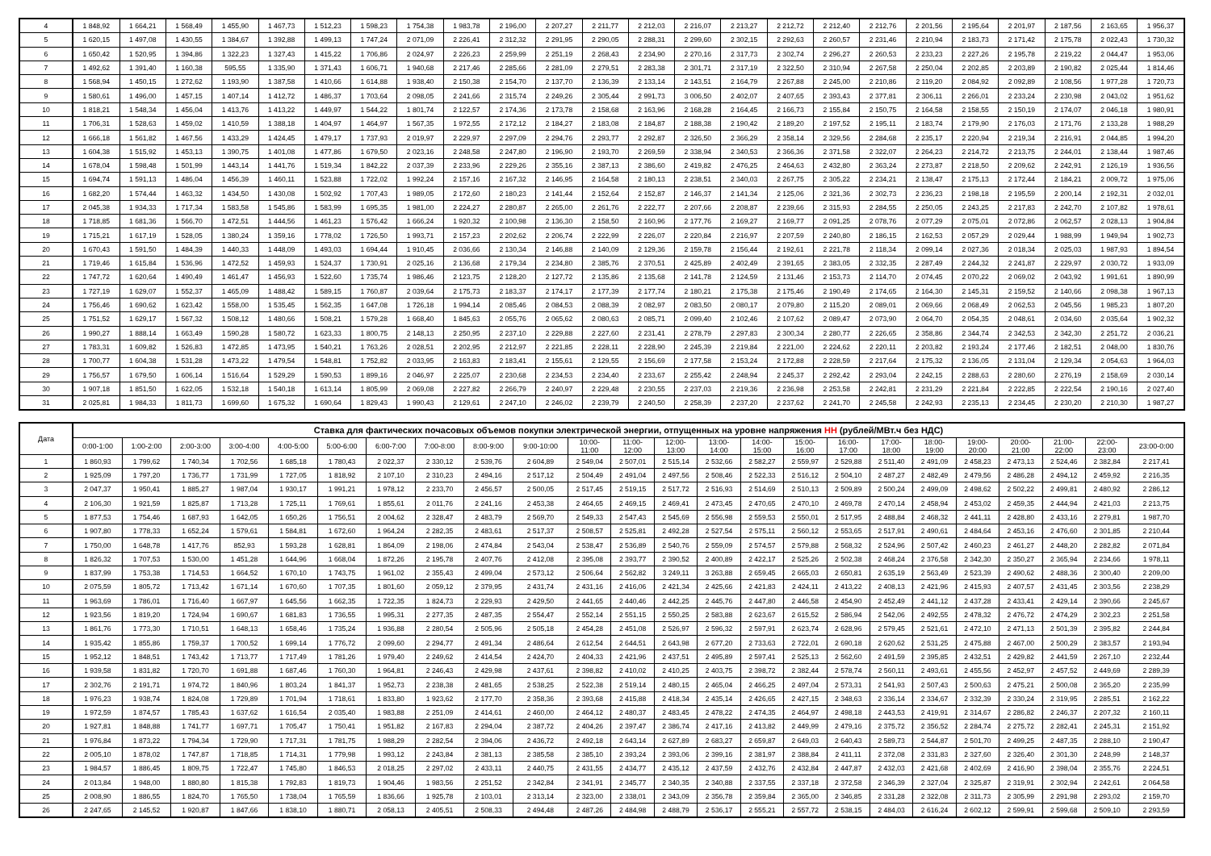| 4 | 1 848,92 | 1 664,21 | 1 568,49 | 1 455,90 | 1 467,73 | 1 512,23 | 1 598,23 | 1 754,38 | 1 983,78 | 2 196,00 | 2 207,27 | 2 211,77 | 2 212,03 | 2 216,07 | 2 213,27 | 2 212,72 | 2 212,40 | 2 212,76 | 2 201,56 | 2 195,64 | 2 201,97 | 2 187,56 | 2 163,65 | 1 956,37 |
| 5 | 1 620,15 | 1 497,08 | 1 430,55 | 1 384,67 | 1 392,88 | 1 499,13 | 1 747,24 | 2 071,09 | 2 226,41 | 2 312,32 | 2 291,95 | 2 290,05 | 2 288,31 | 2 299,60 | 2 302,15 | 2 292,63 | 2 260,57 | 2 231,46 | 2 210,94 | 2 183,73 | 2 171,42 | 2 175,78 | 2 022,43 | 1 730,32 |
| 6 | 1 650,42 | 1 520,95 | 1 394,86 | 1 322,23 | 1 327,43 | 1 415,22 | 1 706,86 | 2 024,97 | 2 226,23 | 2 259,99 | 2 251,19 | 2 268,43 | 2 234,90 | 2 270,16 | 2 317,73 | 2 302,74 | 2 296,27 | 2 260,53 | 2 233,23 | 2 227,26 | 2 195,78 | 2 219,22 | 2 044,47 | 1 953,06 |
| 7 | 1 492,62 | 1 391,40 | 1 160,38 | 595,55 | 1 335,90 | 1 371,43 | 1 606,71 | 1 940,68 | 2 217,46 | 2 285,66 | 2 281,09 | 2 279,51 | 2 283,38 | 2 301,71 | 2 317,19 | 2 322,50 | 2 310,94 | 2 267,58 | 2 250,04 | 2 202,85 | 2 203,89 | 2 190,82 | 2 025,44 | 1 814,46 |
| 8 | 1 568,94 | 1 450,15 | 1 272,62 | 1 193,90 | 1 387,58 | 1 410,66 | 1 614,88 | 1 938,40 | 2 150,38 | 2 154,70 | 2 137,70 | 2 136,39 | 2 133,14 | 2 143,51 | 2 164,79 | 2 267,88 | 2 245,00 | 2 210,86 | 2 119,20 | 2 084,92 | 2 092,89 | 2 108,56 | 1 977,28 | 1 720,73 |
| 9 | 1 580,61 | 1 496,00 | 1 457,15 | 1 407,14 | 1 412,72 | 1 486,37 | 1 703,64 | 2 098,05 | 2 241,66 | 2 315,74 | 2 249,26 | 2 305,44 | 2 991,73 | 3 006,50 | 2 402,07 | 2 407,65 | 2 393,43 | 2 377,81 | 2 306,11 | 2 266,01 | 2 233,24 | 2 230,98 | 2 043,02 | 1 951,62 |
| 10 | 1 818,21 | 1 548,34 | 1 456,04 | 1 413,76 | 1 413,22 | 1 449,97 | 1 544,22 | 1 801,74 | 2 122,57 | 2 174,36 | 2 173,78 | 2 158,68 | 2 163,96 | 2 168,28 | 2 164,45 | 2 166,73 | 2 155,84 | 2 150,75 | 2 164,58 | 2 158,55 | 2 150,19 | 2 174,07 | 2 046,18 | 1 980,91 |
| 11 | 1 706,31 | 1 528,63 | 1 459,02 | 1 410,59 | 1 388,18 | 1 404,97 | 1 464,97 | 1 567,35 | 1 972,55 | 2 172,12 | 2 184,27 | 2 183,08 | 2 184,87 | 2 188,38 | 2 190,42 | 2 189,20 | 2 197,52 | 2 195,11 | 2 183,74 | 2 179,90 | 2 176,03 | 2 171,76 | 2 133,28 | 1 988,29 |
| 12 | 1 666,18 | 1 561,82 | 1 467,56 | 1 433,29 | 1 424,45 | 1 479,17 | 1 737,93 | 2 019,97 | 2 229,97 | 2 297,09 | 2 294,76 | 2 293,77 | 2 292,87 | 2 326,50 | 2 366,29 | 2 358,14 | 2 329,56 | 2 284,68 | 2 235,17 | 2 220,94 | 2 219,34 | 2 216,91 | 2 044,85 | 1 994,20 |
| 13 | 1 604,38 | 1 515,92 | 1 453,13 | 1 390,75 | 1 401,08 | 1 477,86 | 1 679,50 | 2 023,16 | 2 248,58 | 2 247,80 | 2 196,90 | 2 193,70 | 2 269,59 | 2 338,94 | 2 340,53 | 2 366,36 | 2 371,58 | 2 322,07 | 2 264,23 | 2 214,72 | 2 213,75 | 2 244,01 | 2 138,44 | 1 987,46 |
| 14 | 1 678,04 | 1 598,48 | 1 501,99 | 1 443,14 | 1 441,76 | 1 519,34 | 1 842,22 | 2 037,39 | 2 233,96 | 2 229,26 | 2 355,16 | 2 387,13 | 2 386,60 | 2 419,82 | 2 476,25 | 2 464,63 | 2 432,80 | 2 363,24 | 2 273,87 | 2 218,50 | 2 209,62 | 2 242,91 | 2 126,19 | 1 936,56 |
| 15 | 1 694,74 | 1 591,13 | 1 486,04 | 1 456,39 | 1 460,11 | 1 523,88 | 1 722,02 | 1 992,24 | 2 157,16 | 2 167,32 | 2 146,95 | 2 164,58 | 2 180,13 | 2 238,51 | 2 340,03 | 2 267,75 | 2 305,22 | 2 234,21 | 2 138,47 | 2 175,13 | 2 172,44 | 2 184,21 | 2 009,72 | 1 975,06 |
| 16 | 1 682,20 | 1 574,44 | 1 463,32 | 1 434,50 | 1 430,08 | 1 502,92 | 1 707,43 | 1 989,05 | 2 172,60 | 2 180,23 | 2 141,44 | 2 152,64 | 2 152,87 | 2 146,37 | 2 141,34 | 2 125,06 | 2 321,36 | 2 302,73 | 2 236,23 | 2 198,18 | 2 195,59 | 2 200,14 | 2 192,31 | 2 032,01 |
| 17 | 2 045,38 | 1 934,33 | 1 717,34 | 1 583,58 | 1 545,86 | 1 583,99 | 1 695,35 | 1 981,00 | 2 224,27 | 2 280,87 | 2 265,00 | 2 261,76 | 2 222,77 | 2 207,66 | 2 208,87 | 2 239,66 | 2 315,93 | 2 284,55 | 2 250,05 | 2 243,25 | 2 217,83 | 2 242,70 | 2 107,82 | 1 978,61 |
| 18 | 1 718,85 | 1 681,36 | 1 566,70 | 1 472,51 | 1 444,56 | 1 461,23 | 1 576,42 | 1 666,24 | 1 920,32 | 2 100,98 | 2 136,30 | 2 158,50 | 2 160,96 | 2 177,76 | 2 169,27 | 2 169,77 | 2 091,25 | 2 078,76 | 2 077,29 | 2 075,01 | 2 072,86 | 2 062,57 | 2 028,13 | 1 904,84 |
| 19 | 1 715,21 | 1 617,19 | 1 528,05 | 1 380,24 | 1 359,16 | 1 778,02 | 1 726,50 | 1 993,71 | 2 157,23 | 2 202,62 | 2 206,74 | 2 222,99 | 2 226,07 | 2 220,84 | 2 216,97 | 2 207,59 | 2 240,80 | 2 186,15 | 2 162,53 | 2 057,29 | 2 029,44 | 1 988,99 | 1 949,94 | 1 902,73 |
| 20 | 1 670,43 | 1 591,50 | 1 484,39 | 1 440,33 | 1 448,09 | 1 493,03 | 1 694,44 | 1 910,45 | 2 036,66 | 2 130,34 | 2 146,88 | 2 140,09 | 2 129,36 | 2 159,78 | 2 156,44 | 2 192,61 | 2 221,78 | 2 118,34 | 2 099,14 | 2 027,36 | 2 018,34 | 2 025,03 | 1 987,93 | 1 894,54 |
| 21 | 1 719,46 | 1 615,84 | 1 536,96 | 1 472,52 | 1 459,93 | 1 524,37 | 1 730,91 | 2 025,16 | 2 136,68 | 2 179,34 | 2 234,80 | 2 385,76 | 2 370,51 | 2 425,89 | 2 402,49 | 2 391,65 | 2 383,05 | 2 332,35 | 2 287,49 | 2 244,32 | 2 241,87 | 2 229,97 | 2 030,72 | 1 933,09 |
| 22 | 1 747,72 | 1 620,64 | 1 490,49 | 1 461,47 | 1 456,93 | 1 522,60 | 1 735,74 | 1 986,46 | 2 123,75 | 2 128,20 | 2 127,72 | 2 135,86 | 2 135,68 | 2 141,78 | 2 124,59 | 2 131,46 | 2 153,73 | 2 114,70 | 2 074,45 | 2 070,22 | 2 069,02 | 2 043,92 | 1 991,61 | 1 890,99 |
| 23 | 1 727,19 | 1 629,07 | 1 552,37 | 1 465,09 | 1 488,42 | 1 589,15 | 1 760,87 | 2 039,64 | 2 175,73 | 2 183,37 | 2 174,17 | 2 177,39 | 2 177,74 | 2 180,21 | 2 175,38 | 2 175,46 | 2 190,49 | 2 174,65 | 2 164,30 | 2 145,31 | 2 159,52 | 2 140,66 | 2 098,38 | 1 967,13 |
| 24 | 1 756,46 | 1 690,62 | 1 623,42 | 1 558,00 | 1 535,45 | 1 562,35 | 1 647,08 | 1 726,18 | 1 994,14 | 2 085,46 | 2 084,53 | 2 088,39 | 2 082,97 | 2 083,50 | 2 080,17 | 2 079,80 | 2 115,20 | 2 089,01 | 2 069,66 | 2 068,49 | 2 062,53 | 2 045,56 | 1 985,23 | 1 807,20 |
| 25 | 1 751,52 | 1 629,17 | 1 567,32 | 1 508,12 | 1 480,66 | 1 508,21 | 1 579,28 | 1 668,40 | 1 845,63 | 2 055,76 | 2 065,62 | 2 080,63 | 2 085,71 | 2 099,40 | 2 102,46 | 2 107,62 | 2 089,47 | 2 073,90 | 2 064,70 | 2 054,35 | 2 048,61 | 2 034,60 | 2 035,64 | 1 902,32 |
| 26 | 1 990,27 | 1 888,14 | 1 663,49 | 1 590,28 | 1 580,72 | 1 623,33 | 1 800,75 | 2 148,13 | 2 250,95 | 2 237,10 | 2 229,88 | 2 227,60 | 2 231,41 | 2 278,79 | 2 297,83 | 2 300,34 | 2 280,77 | 2 226,65 | 2 358,86 | 2 344,74 | 2 342,53 | 2 342,30 | 2 251,72 | 2 036,21 |
| 27 | 1 783,31 | 1 609,82 | 1 526,83 | 1 472,85 | 1 473,95 | 1 540,21 | 1 763,26 | 2 028,51 | 2 202,95 | 2 212,97 | 2 221,85 | 2 228,11 | 2 228,90 | 2 245,39 | 2 219,84 | 2 221,00 | 2 224,62 | 2 220,11 | 2 203,82 | 2 193,24 | 2 177,46 | 2 182,51 | 2 048,00 | 1 830,76 |
| 28 | 1 700,77 | 1 604,38 | 1 531,28 | 1 473,22 | 1 479,54 | 1 548,81 | 1 752,82 | 2 033,95 | 2 163,83 | 2 183,41 | 2 155,61 | 2 129,55 | 2 156,69 | 2 177,58 | 2 153,24 | 2 172,88 | 2 228,59 | 2 217,64 | 2 175,32 | 2 136,05 | 2 131,04 | 2 129,34 | 2 054,63 | 1 964,03 |
| 29 | 1 756,57 | 1 679,50 | 1 606,14 | 1 516,64 | 1 529,29 | 1 590,53 | 1 899,16 | 2 046,97 | 2 225,07 | 2 230,68 | 2 234,53 | 2 234,40 | 2 233,67 | 2 255,42 | 2 248,94 | 2 245,37 | 2 292,42 | 2 293,04 | 2 242,15 | 2 288,63 | 2 280,60 | 2 276,19 | 2 158,69 | 2 030,14 |
| 30 | 1 907,18 | 1 851,50 | 1 622,05 | 1 532,18 | 1 540,18 | 1 613,14 | 1 805,99 | 2 069,08 | 2 227,82 | 2 266,79 | 2 240,97 | 2 229,48 | 2 230,55 | 2 237,03 | 2 219,36 | 2 236,98 | 2 253,58 | 2 242,81 | 2 231,29 | 2 221,84 | 2 222,85 | 2 222,54 | 2 190,16 | 2 027,40 |
| 31 | 2 025,81 | 1 984,33 | 1 811,73 | 1 699,60 | 1 675,32 | 1 690,64 | 1 829,43 | 1 990,43 | 2 129,61 | 2 247,10 | 2 246,02 | 2 239,79 | 2 240,50 | 2 258,39 | 2 237,20 | 2 237,62 | 2 241,70 | 2 245,58 | 2 242,93 | 2 235,13 | 2 234,45 | 2 230,20 | 2 210,30 | 1 987,27 |
| Дата | Ставка для фактических почасовых объемов покупки электрической энергии, отпущенных на уровне напряжения НН (рублей/МВт.ч без НДС) | | | | | | | | | | | | | | | | | | | | | | | |
| --- | --- | --- | --- | --- | --- | --- | --- | --- | --- | --- | --- | --- | --- | --- | --- | --- | --- | --- | --- | --- | --- | --- | --- | --- |
| | 0:00-1:00 | 1:00-2:00 | 2:00-3:00 | 3:00-4:00 | 4:00-5:00 | 5:00-6:00 | 6:00-7:00 | 7:00-8:00 | 8:00-9:00 | 9:00-10:00 | 10:00- 11:00 | 11:00- 12:00 | 12:00- 13:00 | 13:00- 14:00 | 14:00- 15:00 | 15:00- 16:00 | 16:00- 17:00 | 17:00- 18:00 | 18:00- 19:00 | 19:00- 20:00 | 20:00- 21:00 | 21:00- 22:00 | 22:00- 23:00 | 23:00-0:00 |
| 1 | 1 860,93 | 1 799,62 | 1 740,34 | 1 702,56 | 1 685,18 | 1 780,43 | 2 022,37 | 2 330,12 | 2 539,76 | 2 604,89 | 2 549,04 | 2 507,01 | 2 515,14 | 2 532,66 | 2 582,27 | 2 559,97 | 2 529,88 | 2 511,40 | 2 491,09 | 2 458,23 | 2 473,13 | 2 524,46 | 2 382,84 | 2 217,41 |
| 2 | 1 925,09 | 1 797,20 | 1 736,77 | 1 731,99 | 1 727,05 | 1 818,92 | 2 107,10 | 2 310,23 | 2 494,16 | 2 517,12 | 2 504,49 | 2 491,04 | 2 497,56 | 2 508,46 | 2 522,33 | 2 516,12 | 2 504,10 | 2 487,27 | 2 482,49 | 2 479,56 | 2 486,28 | 2 494,12 | 2 459,92 | 2 216,35 |
| 3 | 2 047,37 | 1 950,41 | 1 885,27 | 1 987,04 | 1 930,17 | 1 991,21 | 1 978,12 | 2 233,70 | 2 456,57 | 2 500,05 | 2 517,45 | 2 519,15 | 2 517,72 | 2 516,93 | 2 514,69 | 2 510,13 | 2 509,89 | 2 500,24 | 2 499,09 | 2 498,62 | 2 502,22 | 2 499,81 | 2 480,92 | 2 286,12 |
| 4 | 2 106,30 | 1 921,59 | 1 825,87 | 1 713,28 | 1 725,11 | 1 769,61 | 1 855,61 | 2 011,76 | 2 241,16 | 2 453,38 | 2 464,65 | 2 469,15 | 2 469,41 | 2 473,45 | 2 470,65 | 2 470,10 | 2 469,78 | 2 470,14 | 2 458,94 | 2 453,02 | 2 459,35 | 2 444,94 | 2 421,03 | 2 213,75 |
| 5 | 1 877,53 | 1 754,46 | 1 687,93 | 1 642,05 | 1 650,26 | 1 756,51 | 2 004,62 | 2 328,47 | 2 483,79 | 2 569,70 | 2 549,33 | 2 547,43 | 2 545,69 | 2 556,98 | 2 559,53 | 2 550,01 | 2 517,95 | 2 488,84 | 2 468,32 | 2 441,11 | 2 428,80 | 2 433,16 | 2 279,81 | 1 987,70 |
| 6 | 1 907,80 | 1 778,33 | 1 652,24 | 1 579,61 | 1 584,81 | 1 672,60 | 1 964,24 | 2 282,35 | 2 483,61 | 2 517,37 | 2 508,57 | 2 525,81 | 2 492,28 | 2 527,54 | 2 575,11 | 2 560,12 | 2 553,65 | 2 517,91 | 2 490,61 | 2 484,64 | 2 453,16 | 2 476,60 | 2 301,85 | 2 210,44 |
| 7 | 1 750,00 | 1 648,78 | 1 417,76 | 852,93 | 1 593,28 | 1 628,81 | 1 864,09 | 2 198,06 | 2 474,84 | 2 543,04 | 2 538,47 | 2 536,89 | 2 540,76 | 2 559,09 | 2 574,57 | 2 579,88 | 2 568,32 | 2 524,96 | 2 507,42 | 2 460,23 | 2 461,27 | 2 448,20 | 2 282,82 | 2 071,84 |
| 8 | 1 826,32 | 1 707,53 | 1 530,00 | 1 451,28 | 1 644,96 | 1 668,04 | 1 872,26 | 2 195,78 | 2 407,76 | 2 412,08 | 2 395,08 | 2 393,77 | 2 390,52 | 2 400,89 | 2 422,17 | 2 525,26 | 2 502,38 | 2 468,24 | 2 376,58 | 2 342,30 | 2 350,27 | 2 365,94 | 2 234,66 | 1 978,11 |
| 9 | 1 837,99 | 1 753,38 | 1 714,53 | 1 664,52 | 1 670,10 | 1 743,75 | 1 961,02 | 2 355,43 | 2 499,04 | 2 573,12 | 2 506,64 | 2 562,82 | 3 249,11 | 3 263,88 | 2 659,45 | 2 665,03 | 2 650,81 | 2 635,19 | 2 563,49 | 2 523,39 | 2 490,62 | 2 488,36 | 2 300,40 | 2 209,00 |
| 10 | 2 075,59 | 1 805,72 | 1 713,42 | 1 671,14 | 1 670,60 | 1 707,35 | 1 801,60 | 2 059,12 | 2 379,95 | 2 431,74 | 2 431,16 | 2 416,06 | 2 421,34 | 2 425,66 | 2 421,83 | 2 424,11 | 2 413,22 | 2 408,13 | 2 421,96 | 2 415,93 | 2 407,57 | 2 431,45 | 2 303,56 | 2 238,29 |
| 11 | 1 963,69 | 1 786,01 | 1 716,40 | 1 667,97 | 1 645,56 | 1 662,35 | 1 722,35 | 1 824,73 | 2 229,93 | 2 429,50 | 2 441,65 | 2 440,46 | 2 442,25 | 2 445,76 | 2 447,80 | 2 446,58 | 2 454,90 | 2 452,49 | 2 441,12 | 2 437,28 | 2 433,41 | 2 429,14 | 2 390,66 | 2 245,67 |
| 12 | 1 923,56 | 1 819,20 | 1 724,94 | 1 690,67 | 1 681,83 | 1 736,55 | 1 995,31 | 2 277,35 | 2 487,35 | 2 554,47 | 2 552,14 | 2 551,15 | 2 550,25 | 2 583,88 | 2 623,67 | 2 615,52 | 2 586,94 | 2 542,06 | 2 492,55 | 2 478,32 | 2 476,72 | 2 474,29 | 2 302,23 | 2 251,58 |
| 13 | 1 861,76 | 1 773,30 | 1 710,51 | 1 648,13 | 1 658,46 | 1 735,24 | 1 936,88 | 2 280,54 | 2 505,96 | 2 505,18 | 2 454,28 | 2 451,08 | 2 526,97 | 2 596,32 | 2 597,91 | 2 623,74 | 2 628,96 | 2 579,45 | 2 521,61 | 2 472,10 | 2 471,13 | 2 501,39 | 2 395,82 | 2 244,84 |
| 14 | 1 935,42 | 1 855,86 | 1 759,37 | 1 700,52 | 1 699,14 | 1 776,72 | 2 099,60 | 2 294,77 | 2 491,34 | 2 486,64 | 2 612,54 | 2 644,51 | 2 643,98 | 2 677,20 | 2 733,63 | 2 722,01 | 2 690,18 | 2 620,62 | 2 531,25 | 2 475,88 | 2 467,00 | 2 500,29 | 2 383,57 | 2 193,94 |
| 15 | 1 952,12 | 1 848,51 | 1 743,42 | 1 713,77 | 1 717,49 | 1 781,26 | 1 979,40 | 2 249,62 | 2 414,54 | 2 424,70 | 2 404,33 | 2 421,96 | 2 437,51 | 2 495,89 | 2 597,41 | 2 525,13 | 2 562,60 | 2 491,59 | 2 395,85 | 2 432,51 | 2 429,82 | 2 441,59 | 2 267,10 | 2 232,44 |
| 16 | 1 939,58 | 1 831,82 | 1 720,70 | 1 691,88 | 1 687,46 | 1 760,30 | 1 964,81 | 2 246,43 | 2 429,98 | 2 437,61 | 2 398,82 | 2 410,02 | 2 410,25 | 2 403,75 | 2 398,72 | 2 382,44 | 2 578,74 | 2 560,11 | 2 493,61 | 2 455,56 | 2 452,97 | 2 457,52 | 2 449,69 | 2 289,39 |
| 17 | 2 302,76 | 2 191,71 | 1 974,72 | 1 840,96 | 1 803,24 | 1 841,37 | 1 952,73 | 2 238,38 | 2 481,65 | 2 538,25 | 2 522,38 | 2 519,14 | 2 480,15 | 2 465,04 | 2 466,25 | 2 497,04 | 2 573,31 | 2 541,93 | 2 507,43 | 2 500,63 | 2 475,21 | 2 500,08 | 2 365,20 | 2 235,99 |
| 18 | 1 976,23 | 1 938,74 | 1 824,08 | 1 729,89 | 1 701,94 | 1 718,61 | 1 833,80 | 1 923,62 | 2 177,70 | 2 358,36 | 2 393,68 | 2 415,88 | 2 418,34 | 2 435,14 | 2 426,65 | 2 427,15 | 2 348,63 | 2 336,14 | 2 334,67 | 2 332,39 | 2 330,24 | 2 319,95 | 2 285,51 | 2 162,22 |
| 19 | 1 972,59 | 1 874,57 | 1 785,43 | 1 637,62 | 1 616,54 | 2 035,40 | 1 983,88 | 2 251,09 | 2 414,61 | 2 460,00 | 2 464,12 | 2 480,37 | 2 483,45 | 2 478,22 | 2 474,35 | 2 464,97 | 2 498,18 | 2 443,53 | 2 419,91 | 2 314,67 | 2 286,82 | 2 246,37 | 2 207,32 | 2 160,11 |
| 20 | 1 927,81 | 1 848,88 | 1 741,77 | 1 697,71 | 1 705,47 | 1 750,41 | 1 951,82 | 2 167,83 | 2 294,04 | 2 387,72 | 2 404,26 | 2 397,47 | 2 386,74 | 2 417,16 | 2 413,82 | 2 449,99 | 2 479,16 | 2 375,72 | 2 356,52 | 2 284,74 | 2 275,72 | 2 282,41 | 2 245,31 | 2 151,92 |
| 21 | 1 976,84 | 1 873,22 | 1 794,34 | 1 729,90 | 1 717,31 | 1 781,75 | 1 988,29 | 2 282,54 | 2 394,06 | 2 436,72 | 2 492,18 | 2 643,14 | 2 627,89 | 2 683,27 | 2 659,87 | 2 649,03 | 2 640,43 | 2 589,73 | 2 544,87 | 2 501,70 | 2 499,25 | 2 487,35 | 2 288,10 | 2 190,47 |
| 22 | 2 005,10 | 1 878,02 | 1 747,87 | 1 718,85 | 1 714,31 | 1 779,98 | 1 993,12 | 2 243,84 | 2 381,13 | 2 385,58 | 2 385,10 | 2 393,24 | 2 393,06 | 2 399,16 | 2 381,97 | 2 388,84 | 2 411,11 | 2 372,08 | 2 331,83 | 2 327,60 | 2 326,40 | 2 301,30 | 2 248,99 | 2 148,37 |
| 23 | 1 984,57 | 1 886,45 | 1 809,75 | 1 722,47 | 1 745,80 | 1 846,53 | 2 018,25 | 2 297,02 | 2 433,11 | 2 440,75 | 2 431,55 | 2 434,77 | 2 435,12 | 2 437,59 | 2 432,76 | 2 432,84 | 2 447,87 | 2 432,03 | 2 421,68 | 2 402,69 | 2 416,90 | 2 398,04 | 2 355,76 | 2 224,51 |
| 24 | 2 013,84 | 1 948,00 | 1 880,80 | 1 815,38 | 1 792,83 | 1 819,73 | 1 904,46 | 1 983,56 | 2 251,52 | 2 342,84 | 2 341,91 | 2 345,77 | 2 340,35 | 2 340,88 | 2 337,55 | 2 337,18 | 2 372,58 | 2 346,39 | 2 327,04 | 2 325,87 | 2 319,91 | 2 302,94 | 2 242,61 | 2 064,58 |
| 25 | 2 008,90 | 1 886,55 | 1 824,70 | 1 765,50 | 1 738,04 | 1 765,59 | 1 836,66 | 1 925,78 | 2 103,01 | 2 313,14 | 2 323,00 | 2 338,01 | 2 343,09 | 2 356,78 | 2 359,84 | 2 365,00 | 2 346,85 | 2 331,28 | 2 322,08 | 2 311,73 | 2 305,99 | 2 291,98 | 2 293,02 | 2 159,70 |
| 26 | 2 247,65 | 2 145,52 | 1 920,87 | 1 847,66 | 1 838,10 | 1 880,71 | 2 058,13 | 2 405,51 | 2 508,33 | 2 494,48 | 2 487,26 | 2 484,98 | 2 488,79 | 2 536,17 | 2 555,21 | 2 557,72 | 2 538,15 | 2 484,03 | 2 616,24 | 2 602,12 | 2 599,91 | 2 599,68 | 2 509,10 | 2 293,59 |